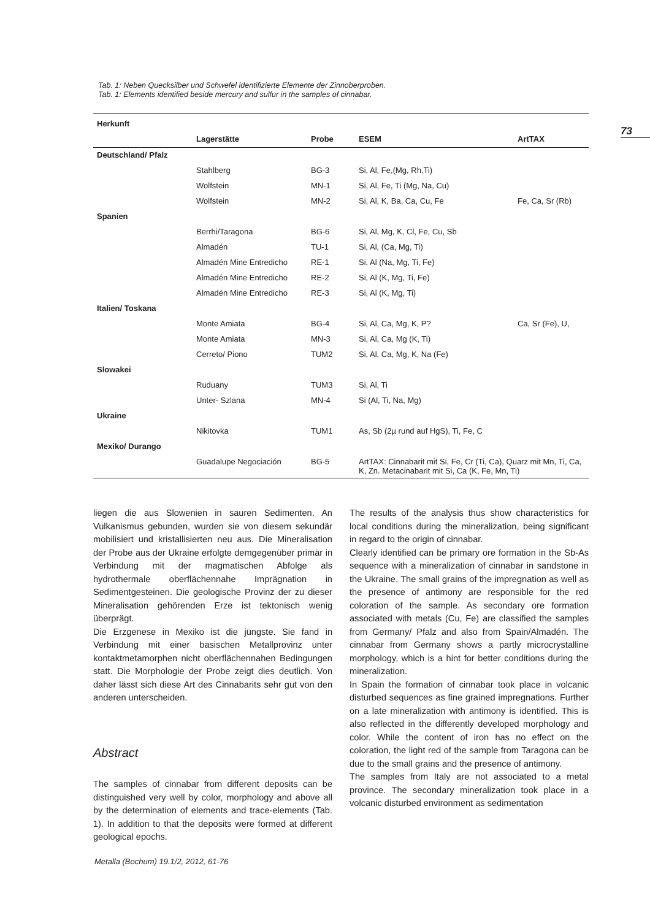73
Tab. 1: Neben Quecksilber und Schwefel identifizierte Elemente der Zinnoberproben.
Tab. 1: Elements identified beside mercury and sulfur in the samples of cinnabar.
| Herkunft | | | | |
| --- | --- | --- | --- | --- |
| | Lagerstätte | Probe | ESEM | ArtTAX |
| Deutschland/ Pfalz | | | | |
| | Stahlberg | BG-3 | Si, Al, Fe,(Mg, Rh,Ti) | |
| | Wolfstein | MN-1 | Si, Al, Fe, Ti (Mg, Na, Cu) | |
| | Wolfstein | MN-2 | Si, Al, K, Ba, Ca, Cu, Fe | Fe, Ca, Sr (Rb) |
| Spanien | | | | |
| | Berrhi/Taragona | BG-6 | Si, Al, Mg, K, Cl, Fe, Cu, Sb | |
| | Almadén | TU-1 | Si, Al, (Ca, Mg, Ti) | |
| | Almadén Mine Entredicho | RE-1 | Si, Al (Na, Mg, Ti, Fe) | |
| | Almadén Mine Entredicho | RE-2 | Si, Al (K, Mg, Ti, Fe) | |
| | Almadén Mine Entredicho | RE-3 | Si, Al (K, Mg, Ti) | |
| Italien/ Toskana | | | | |
| | Monte Amiata | BG-4 | Si, Al, Ca, Mg, K, P? | Ca, Sr (Fe), U, |
| | Monte Amiata | MN-3 | Si, Al, Ca, Mg (K, Ti) | |
| | Cerreto/ Piono | TUM2 | Si, Al, Ca, Mg, K, Na (Fe) | |
| Slowakei | | | | |
| | Ruduany | TUM3 | Si, Al, Ti | |
| | Unter- Szlana | MN-4 | Si (Al, Ti, Na, Mg) | |
| Ukraine | | | | |
| | Nikitovka | TUM1 | As, Sb (2µ rund auf HgS), Ti, Fe, C | |
| Mexiko/ Durango | | | | |
| | Guadalupe Negociación | BG-5 | ArtTAX: Cinnabarit mit Si, Fe, Cr (Ti, Ca), Quarz mit Mn, Ti, Ca, K, Zn. Metacinabarit mit Si, Ca (K, Fe, Mn, Ti) | |
liegen die aus Slowenien in sauren Sedimenten. An Vulkanismus gebunden, wurden sie von diesem sekundär mobilisiert und kristallisierten neu aus. Die Mineralisation der Probe aus der Ukraine erfolgte demgegenüber primär in Verbindung mit der magmatischen Abfolge als hydrothermale oberflächennahe Imprägnation in Sedimentgesteinen. Die geologische Provinz der zu dieser Mineralisation gehörenden Erze ist tektonisch wenig überprägt.
Die Erzgenese in Mexiko ist die jüngste. Sie fand in Verbindung mit einer basischen Metallprovinz unter kontaktmetamorphen nicht oberflächennahen Bedingungen statt. Die Morphologie der Probe zeigt dies deutlich. Von daher lässt sich diese Art des Cinnabarits sehr gut von den anderen unterscheiden.
Abstract
The samples of cinnabar from different deposits can be distinguished very well by color, morphology and above all by the determination of elements and trace-elements (Tab. 1). In addition to that the deposits were formed at different geological epochs.
The results of the analysis thus show characteristics for local conditions during the mineralization, being significant in regard to the origin of cinnabar.
Clearly identified can be primary ore formation in the Sb-As sequence with a mineralization of cinnabar in sandstone in the Ukraine. The small grains of the impregnation as well as the presence of antimony are responsible for the red coloration of the sample. As secondary ore formation associated with metals (Cu, Fe) are classified the samples from Germany/ Pfalz and also from Spain/Almadén. The cinnabar from Germany shows a partly microcrystalline morphology, which is a hint for better conditions during the mineralization.
In Spain the formation of cinnabar took place in volcanic disturbed sequences as fine grained impregnations. Further on a late mineralization with antimony is identified. This is also reflected in the differently developed morphology and color. While the content of iron has no effect on the coloration, the light red of the sample from Taragona can be due to the small grains and the presence of antimony.
The samples from Italy are not associated to a metal province. The secondary mineralization took place in a volcanic disturbed environment as sedimentation
Metalla (Bochum) 19.1/2, 2012, 61-76